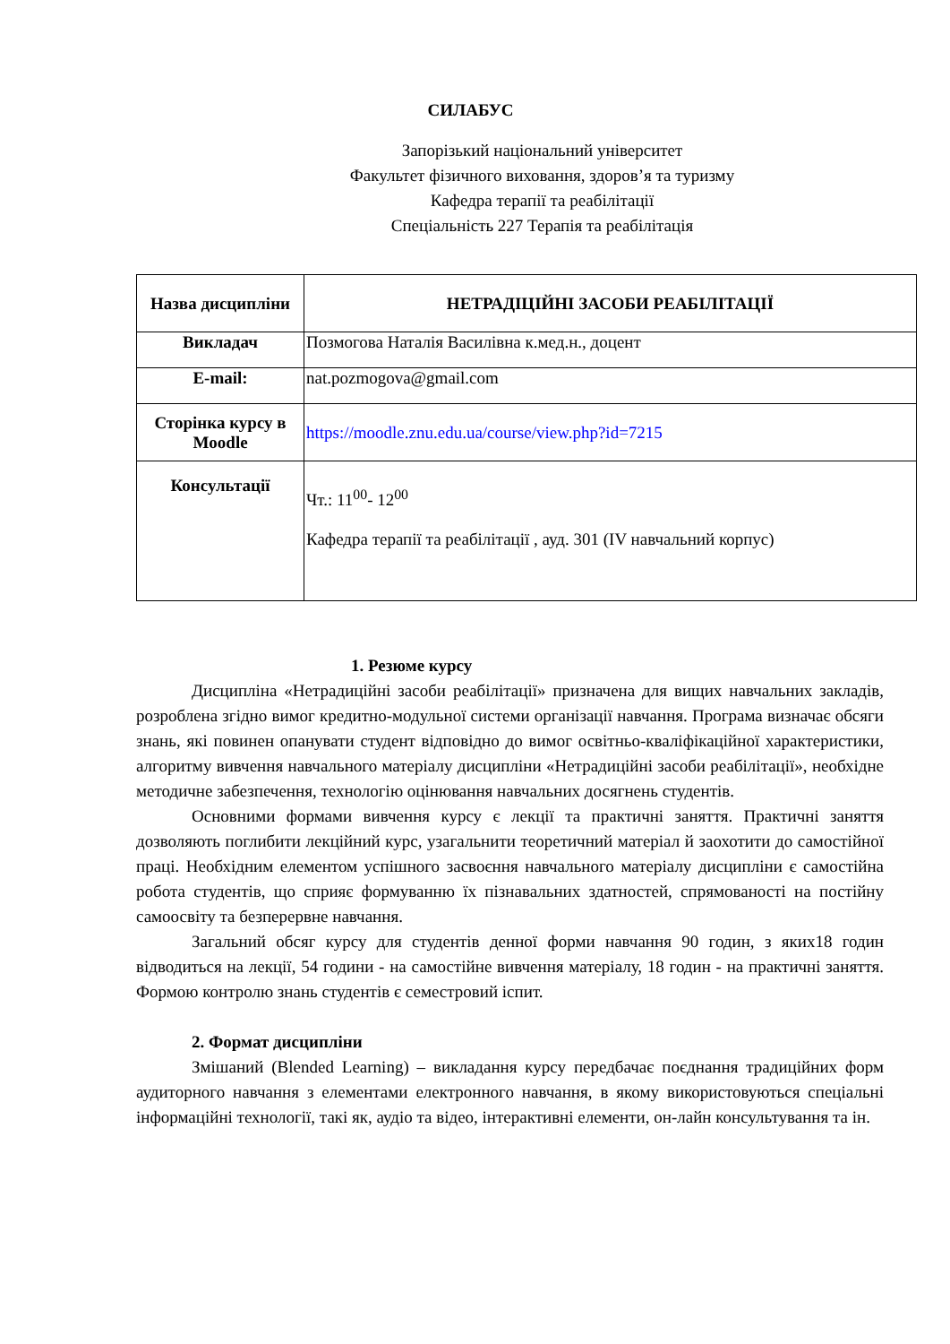СИЛАБУС
Запорізький національний університет
Факультет фізичного виховання, здоров’я та туризму
Кафедра терапії та реабілітації
Спеціальність 227 Терапія та реабілітація
| Назва дисципліни | НЕТРАДІЦІЙНІ ЗАСОБИ РЕАБІЛІТАЦІЇ |
| Викладач | Позмогова Наталія Василівна к.мед.н., доцент |
| E-mail: | nat.pozmogova@gmail.com |
| Сторінка курсу в Moodle | https://moodle.znu.edu.ua/course/view.php?id=7215 |
| Консультації | Чт.: 11<sup>00</sup>- 12<sup>00</sup> Кафедра терапії та реабілітації , ауд. 301 (IV навчальний корпус) |
1. Резюме курсу
Дисципліна «Нетрадиційні засоби реабілітації» призначена для вищих навчальних закладів, розроблена згідно вимог кредитно-модульної системи організації навчання. Програма визначає обсяги знань, які повинен опанувати студент відповідно до вимог освітньо-кваліфікаційної характеристики, алгоритму вивчення навчального матеріалу дисципліни «Нетрадиційні засоби реабілітації», необхідне методичне забезпечення, технологію оцінювання навчальних досягнень студентів.
Основними формами вивчення курсу є лекції та практичні заняття. Практичні заняття дозволяють поглибити лекційний курс, узагальнити теоретичний матеріал й заохотити до самостійної праці. Необхідним елементом успішного засвоєння навчального матеріалу дисципліни є самостійна робота студентів, що сприяє формуванню їх пізнавальних здатностей, спрямованості на постійну самоосвіту та безперервне навчання.
Загальний обсяг курсу для студентів денної форми навчання 90 годин, з яких18 годин відводиться на лекції, 54 години - на самостійне вивчення матеріалу, 18 годин - на практичні заняття. Формою контролю знань студентів є семестровий іспит.
2. Формат дисципліни
Змішаний (Blended Learning) – викладання курсу передбачає поєднання традиційних форм аудиторного навчання з елементами електронного навчання, в якому використовуються спеціальні інформаційні технології, такі як, аудіо та відео, інтерактивні елементи, он-лайн консультування та ін.